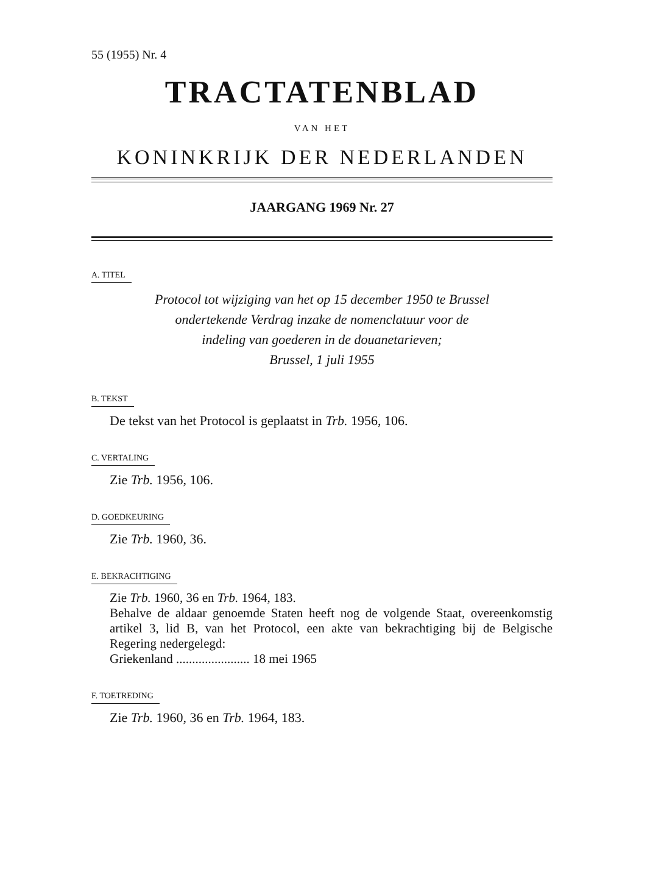55 (1955) Nr. 4
TRACTATENBLAD
VAN HET
KONINKRIJK DER NEDERLANDEN
JAARGANG 1969 Nr. 27
A. TITEL
Protocol tot wijziging van het op 15 december 1950 te Brussel
ondertekende Verdrag inzake de nomenclatuur voor de
indeling van goederen in de douanetarieven;
Brussel, 1 juli 1955
B. TEKST
De tekst van het Protocol is geplaatst in Trb. 1956, 106.
C. VERTALING
Zie Trb. 1956, 106.
D. GOEDKEURING
Zie Trb. 1960, 36.
E. BEKRACHTIGING
Zie Trb. 1960, 36 en Trb. 1964, 183.
Behalve de aldaar genoemde Staten heeft nog de volgende Staat, overeenkomstig artikel 3, lid B, van het Protocol, een akte van bekrachtiging bij de Belgische Regering nedergelegd:
Griekenland ....................... 18 mei 1965
F. TOETREDING
Zie Trb. 1960, 36 en Trb. 1964, 183.